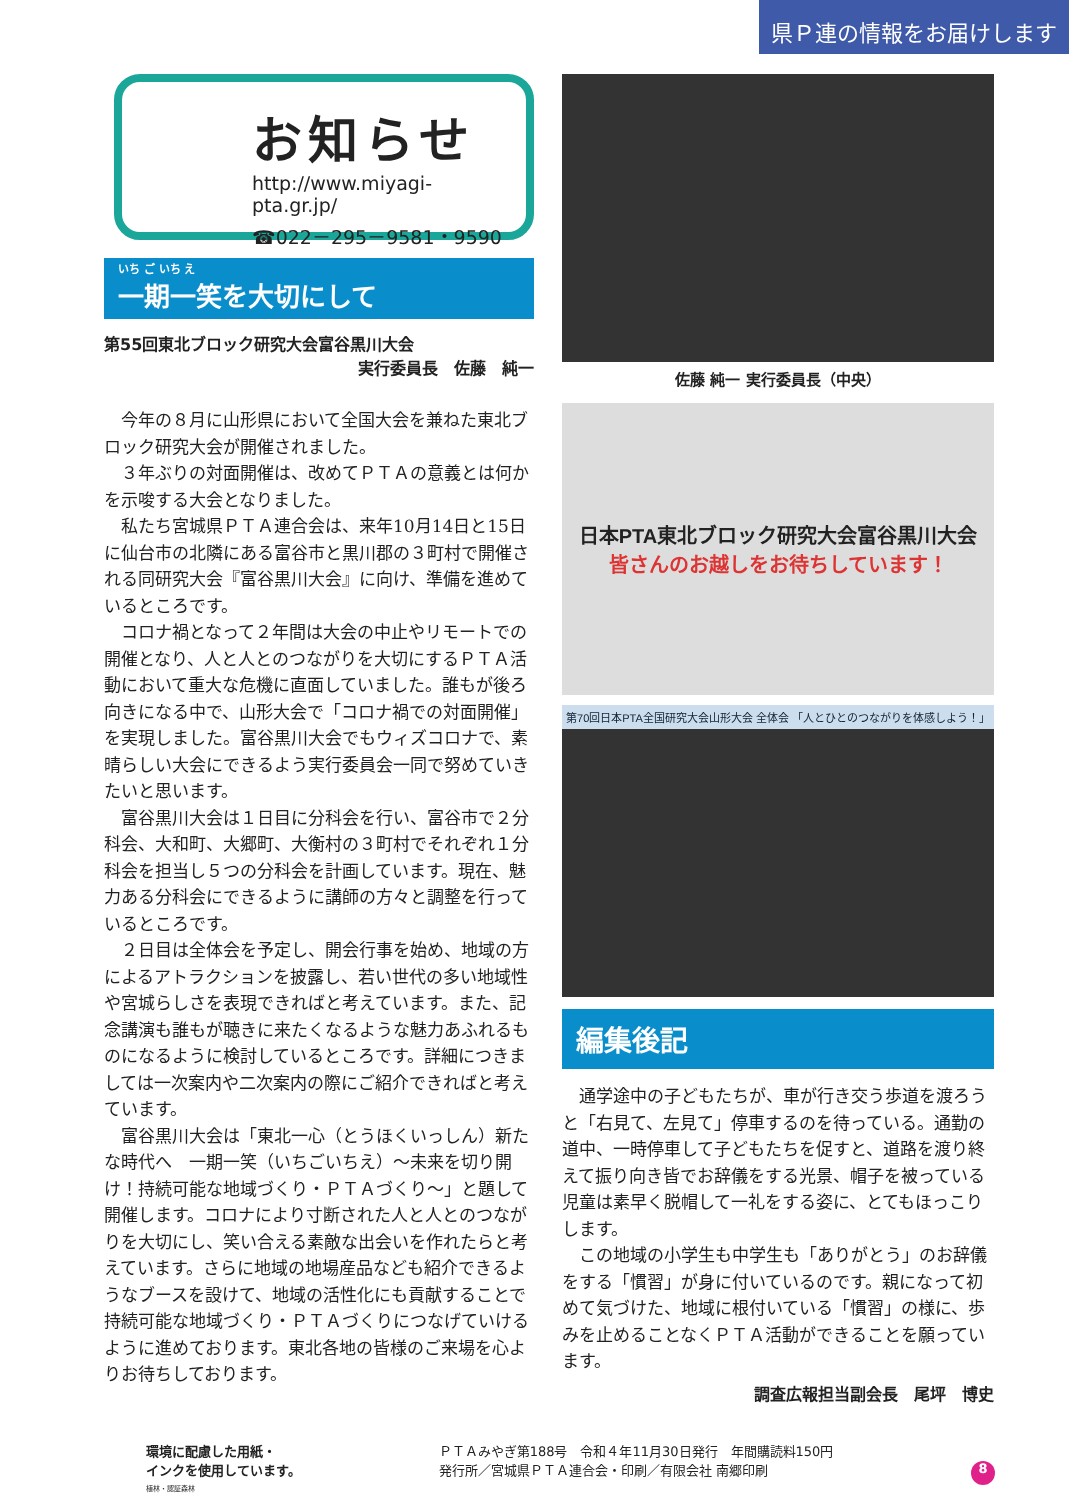県Ｐ連の情報をお届けします
お知らせ
http://www.miyagi-pta.gr.jp/
☎022－295－9581・9590
いち ご いち え
一期一笑を大切にして
第55回東北ブロック研究大会富谷黒川大会
実行委員長　佐藤　純一
今年の８月に山形県において全国大会を兼ねた東北ブロック研究大会が開催されました。
３年ぶりの対面開催は、改めてＰＴＡの意義とは何かを示唆する大会となりました。
私たち宮城県ＰＴＡ連合会は、来年10月14日と15日に仙台市の北隣にある富谷市と黒川郡の３町村で開催される同研究大会『富谷黒川大会』に向け、準備を進めているところです。
コロナ禍となって２年間は大会の中止やリモートでの開催となり、人と人とのつながりを大切にするＰＴＡ活動において重大な危機に直面していました。誰もが後ろ向きになる中で、山形大会で「コロナ禍での対面開催」を実現しました。富谷黒川大会でもウィズコロナで、素晴らしい大会にできるよう実行委員会一同で努めていきたいと思います。
富谷黒川大会は１日目に分科会を行い、富谷市で２分科会、大和町、大郷町、大衡村の３町村でそれぞれ１分科会を担当し５つの分科会を計画しています。現在、魅力ある分科会にできるように講師の方々と調整を行っているところです。
２日目は全体会を予定し、開会行事を始め、地域の方によるアトラクションを披露し、若い世代の多い地域性や宮城らしさを表現できればと考えています。また、記念講演も誰もが聴きに来たくなるような魅力あふれるものになるように検討しているところです。詳細につきましては一次案内や二次案内の際にご紹介できればと考えています。
富谷黒川大会は「東北一心（とうほくいっしん）新たな時代へ　一期一笑（いちごいちえ）～未来を切り開け！持続可能な地域づくり・ＰＴＡづくり～」と題して開催します。コロナにより寸断された人と人とのつながりを大切にし、笑い合える素敵な出会いを作れたらと考えています。さらに地域の地場産品なども紹介できるようなブースを設けて、地域の活性化にも貢献することで持続可能な地域づくり・ＰＴＡづくりにつなげていけるように進めております。東北各地の皆様のご来場を心よりお待ちしております。
佐藤 純一 実行委員長（中央）
日本PTA東北ブロック研究大会富谷黒川大会
皆さんのお越しをお待ちしています！
第70回日本PTA全国研究大会山形大会 全体会 「人とひとのつながりを体感しよう！」
編集後記
通学途中の子どもたちが、車が行き交う歩道を渡ろうと「右見て、左見て」停車するのを待っている。通勤の道中、一時停車して子どもたちを促すと、道路を渡り終えて振り向き皆でお辞儀をする光景、帽子を被っている児童は素早く脱帽して一礼をする姿に、とてもほっこりします。
この地域の小学生も中学生も「ありがとう」のお辞儀をする「慣習」が身に付いているのです。親になって初めて気づけた、地域に根付いている「慣習」の様に、歩みを止めることなくＰＴＡ活動ができることを願っています。
調査広報担当副会長　尾坪　博史
環境に配慮した用紙・
インクを使用しています。
植林・認証森林
ＰＴＡみやぎ第188号　令和４年11月30日発行　年間購読料150円
発行所／宮城県ＰＴＡ連合会・印刷／有限会社 南郷印刷
8